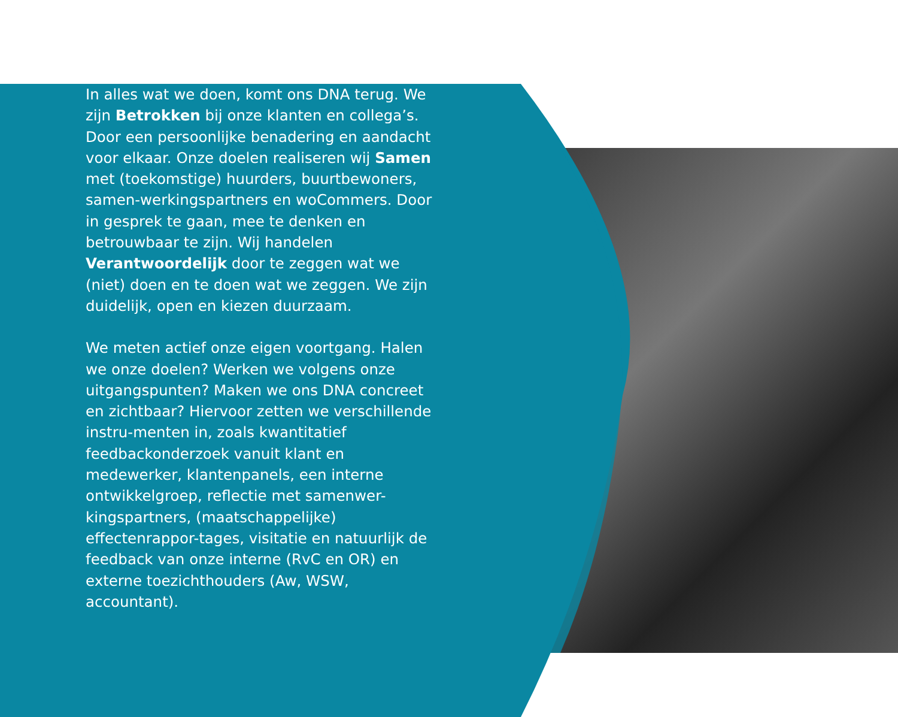In alles wat we doen, komt ons DNA terug. We zijn Betrokken bij onze klanten en collega’s. Door een persoonlijke benadering en aandacht voor elkaar. Onze doelen realiseren wij Samen met (toekomstige) huurders, buurtbewoners, samen-werkingspartners en woCommers. Door in gesprek te gaan, mee te denken en betrouwbaar te zijn. Wij handelen Verantwoordelijk door te zeggen wat we (niet) doen en te doen wat we zeggen. We zijn duidelijk, open en kiezen duurzaam.
We meten actief onze eigen voortgang. Halen we onze doelen? Werken we volgens onze uitgangspunten? Maken we ons DNA concreet en zichtbaar? Hiervoor zetten we verschillende instru-menten in, zoals kwantitatief feedbackonderzoek vanuit klant en medewerker, klantenpanels, een interne ontwikkelgroep, reflectie met samenwer-kingspartners, (maatschappelijke) effectenrappor-tages, visitatie en natuurlijk de feedback van onze interne (RvC en OR) en externe toezichthouders (Aw, WSW, accountant).